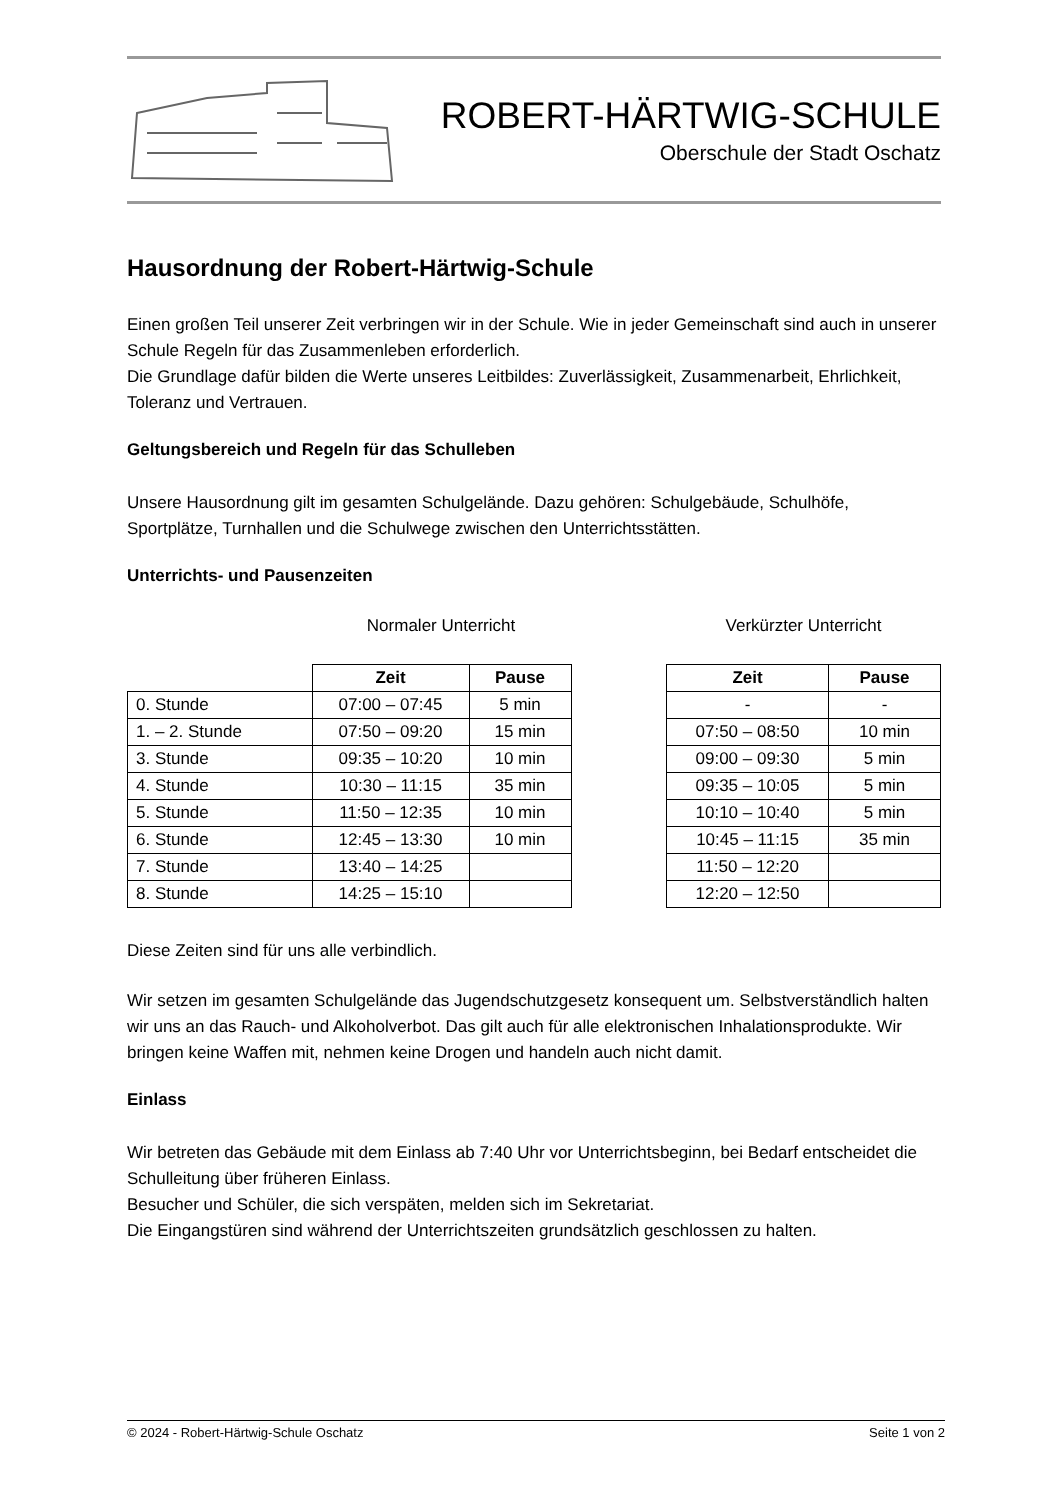ROBERT-HÄRTWIG-SCHULE
Oberschule der Stadt Oschatz
Hausordnung der Robert-Härtwig-Schule
Einen großen Teil unserer Zeit verbringen wir in der Schule. Wie in jeder Gemeinschaft sind auch in unserer Schule Regeln für das Zusammenleben erforderlich.
Die Grundlage dafür bilden die Werte unseres Leitbildes: Zuverlässigkeit, Zusammenarbeit, Ehrlichkeit, Toleranz und Vertrauen.
Geltungsbereich und Regeln für das Schulleben
Unsere Hausordnung gilt im gesamten Schulgelände. Dazu gehören: Schulgebäude, Schulhöfe, Sportplätze, Turnhallen und die Schulwege zwischen den Unterrichtsstätten.
Unterrichts- und Pausenzeiten
Normaler Unterricht
| | Zeit | Pause |
| 0. Stunde | 07:00 – 07:45 | 5 min |
| 1. – 2. Stunde | 07:50 – 09:20 | 15 min |
| 3. Stunde | 09:35 – 10:20 | 10 min |
| 4. Stunde | 10:30 – 11:15 | 35 min |
| 5. Stunde | 11:50 – 12:35 | 10 min |
| 6. Stunde | 12:45 – 13:30 | 10 min |
| 7. Stunde | 13:40 – 14:25 | |
| 8. Stunde | 14:25 – 15:10 | |
Verkürzter Unterricht
| Zeit | Pause |
| --- | --- |
| - | - |
| 07:50 – 08:50 | 10 min |
| 09:00 – 09:30 | 5 min |
| 09:35 – 10:05 | 5 min |
| 10:10 – 10:40 | 5 min |
| 10:45 – 11:15 | 35 min |
| 11:50 – 12:20 | |
| 12:20 – 12:50 | |
Diese Zeiten sind für uns alle verbindlich.
Wir setzen im gesamten Schulgelände das Jugendschutzgesetz konsequent um. Selbstverständlich halten wir uns an das Rauch- und Alkoholverbot. Das gilt auch für alle elektronischen Inhalationsprodukte. Wir bringen keine Waffen mit, nehmen keine Drogen und handeln auch nicht damit.
Einlass
Wir betreten das Gebäude mit dem Einlass ab 7:40 Uhr vor Unterrichtsbeginn, bei Bedarf entscheidet die Schulleitung über früheren Einlass.
Besucher und Schüler, die sich verspäten, melden sich im Sekretariat.
Die Eingangstüren sind während der Unterrichtszeiten grundsätzlich geschlossen zu halten.
© 2024 - Robert-Härtwig-Schule Oschatz Seite 1 von 2